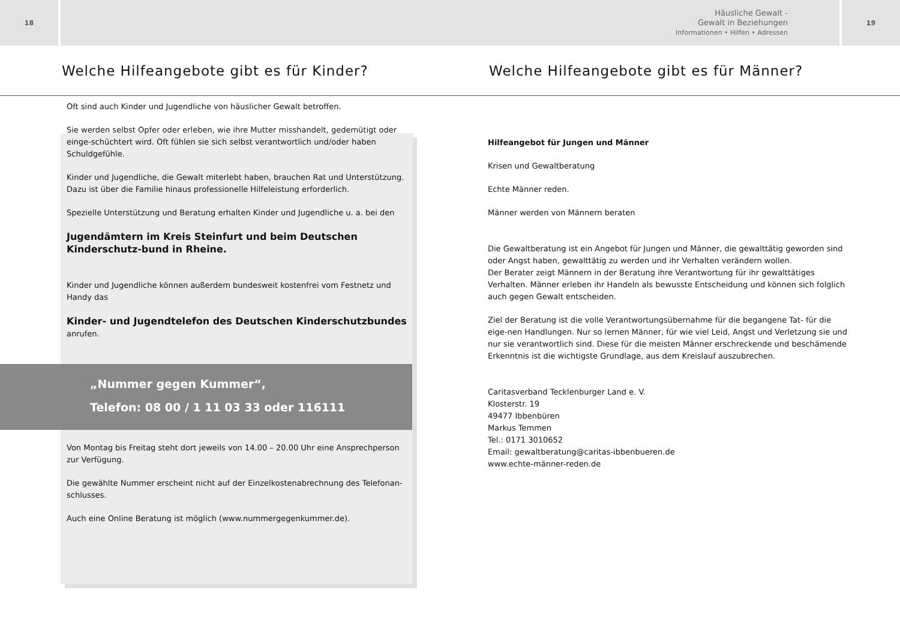18
Häusliche Gewalt -
Gewalt in Beziehungen
Informationen • Hilfen • Adressen
19
Welche Hilfeangebote gibt es für Kinder?
Welche Hilfeangebote gibt es für Männer?
Oft sind auch Kinder und Jugendliche von häuslicher Gewalt betroffen.
Sie werden selbst Opfer oder erleben, wie ihre Mutter misshandelt, gedemütigt oder einge-schüchtert wird. Oft fühlen sie sich selbst verantwortlich und/oder haben Schuldgefühle.
Kinder und Jugendliche, die Gewalt miterlebt haben, brauchen Rat und Unterstützung.
Dazu ist über die Familie hinaus professionelle Hilfeleistung erforderlich.
Spezielle Unterstützung und Beratung erhalten Kinder und Jugendliche u. a. bei den
Jugendämtern im Kreis Steinfurt und beim Deutschen Kinderschutz-bund in Rheine.
Kinder und Jugendliche können außerdem bundesweit kostenfrei vom Festnetz und Handy das
Kinder- und Jugendtelefon des Deutschen Kinderschutzbundes
anrufen.
„Nummer gegen Kummer“,
Telefon: 08 00 / 1 11 03 33 oder 116111
Von Montag bis Freitag steht dort jeweils von 14.00 – 20.00 Uhr eine Ansprechperson
zur Verfügung.
Die gewählte Nummer erscheint nicht auf der Einzelkostenabrechnung des Telefonan-schlusses.
Auch eine Online Beratung ist möglich (www.nummergegenkummer.de).
Hilfeangebot für Jungen und Männer
Krisen und Gewaltberatung
Echte Männer reden.
Männer werden von Männern beraten
Die Gewaltberatung ist ein Angebot für Jungen und Männer, die gewalttätig geworden sind oder Angst haben, gewalttätig zu werden und ihr Verhalten verändern wollen.
Der Berater zeigt Männern in der Beratung ihre Verantwortung für ihr gewalttätiges Verhalten. Männer erleben ihr Handeln als bewusste Entscheidung und können sich folglich auch gegen Gewalt entscheiden.
Ziel der Beratung ist die volle Verantwortungsübernahme für die begangene Tat- für die eige-nen Handlungen. Nur so lernen Männer, für wie viel Leid, Angst und Verletzung sie und nur sie verantwortlich sind. Diese für die meisten Männer erschreckende und beschämende Erkenntnis ist die wichtigste Grundlage, aus dem Kreislauf auszubrechen.
Caritasverband Tecklenburger Land e. V.
Klosterstr. 19
49477 Ibbenbüren
Markus Temmen
Tel.: 0171 3010652
Email: gewaltberatung@caritas-ibbenbueren.de
www.echte-männer-reden.de